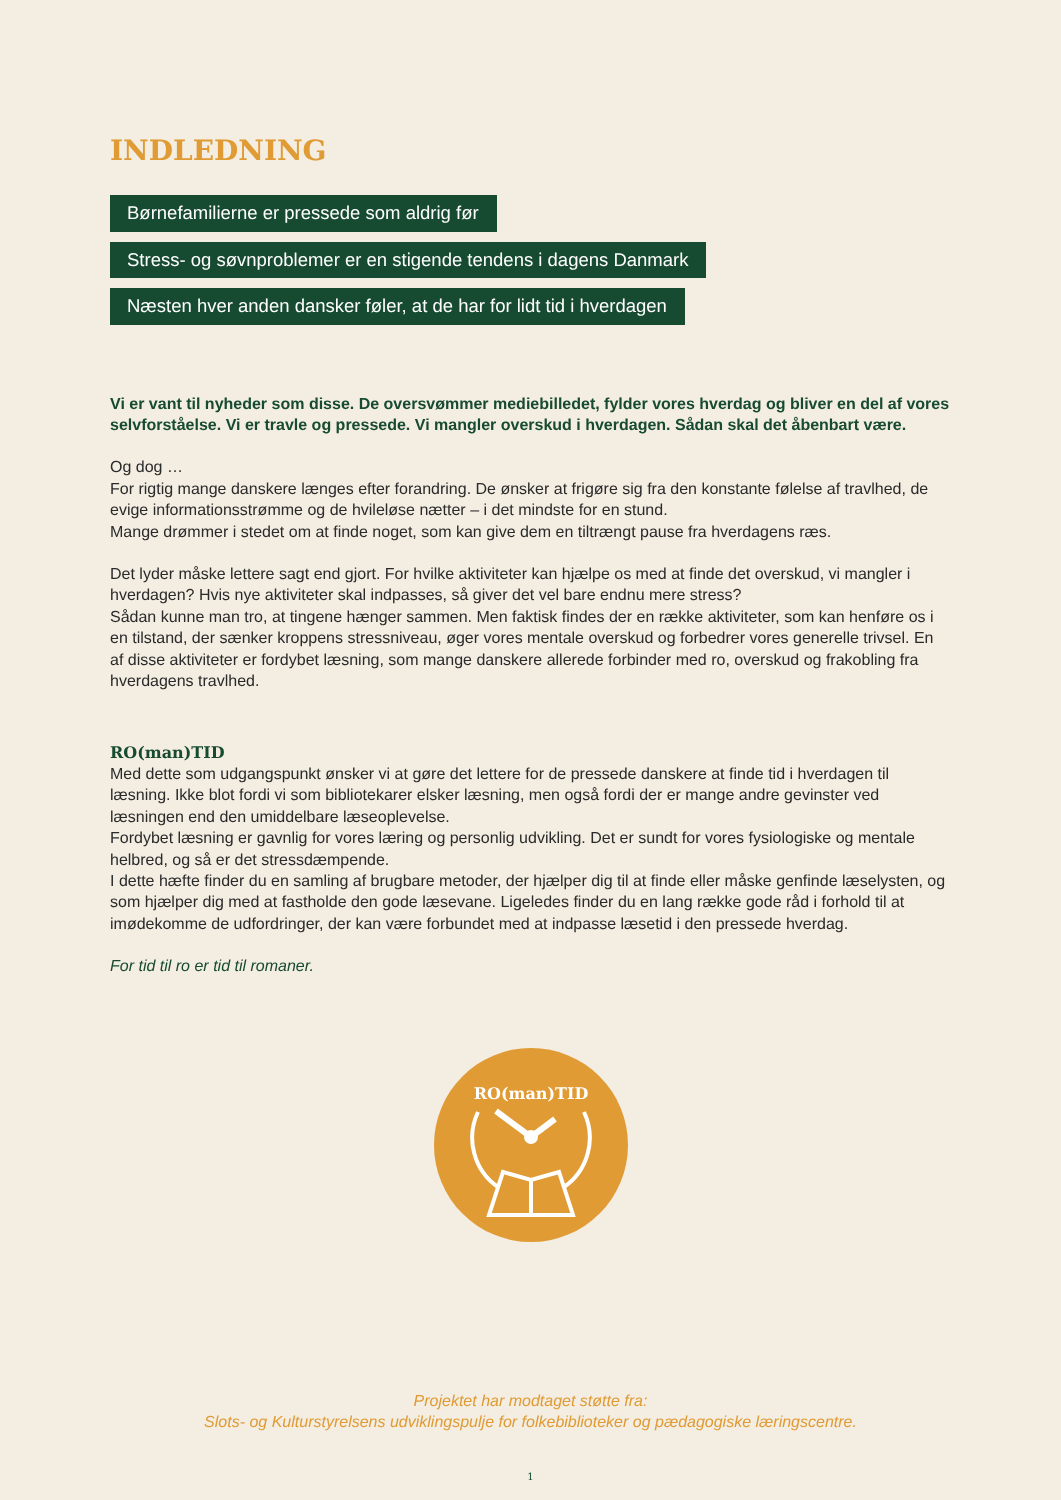INDLEDNING
Børnefamilierne er pressede som aldrig før
Stress- og søvnproblemer er en stigende tendens i dagens Danmark
Næsten hver anden dansker føler, at de har for lidt tid i hverdagen
Vi er vant til nyheder som disse. De oversvømmer mediebilledet, fylder vores hverdag og bliver en del af vores selvforståelse. Vi er travle og pressede. Vi mangler overskud i hverdagen. Sådan skal det åbenbart være.
Og dog …
For rigtig mange danskere længes efter forandring. De ønsker at frigøre sig fra den konstante følelse af travlhed, de evige informationsstrømme og de hvileløse nætter – i det mindste for en stund.
Mange drømmer i stedet om at finde noget, som kan give dem en tiltrængt pause fra hverdagens ræs.
Det lyder måske lettere sagt end gjort. For hvilke aktiviteter kan hjælpe os med at finde det overskud, vi mangler i hverdagen? Hvis nye aktiviteter skal indpasses, så giver det vel bare endnu mere stress?
Sådan kunne man tro, at tingene hænger sammen. Men faktisk findes der en række aktiviteter, som kan henføre os i en tilstand, der sænker kroppens stressniveau, øger vores mentale overskud og forbedrer vores generelle trivsel. En af disse aktiviteter er fordybet læsning, som mange danskere allerede forbinder med ro, overskud og frakobling fra hverdagens travlhed.
RO(man)TID
Med dette som udgangspunkt ønsker vi at gøre det lettere for de pressede danskere at finde tid i hverdagen til læsning. Ikke blot fordi vi som bibliotekarer elsker læsning, men også fordi der er mange andre gevinster ved læsningen end den umiddelbare læseoplevelse.
Fordybet læsning er gavnlig for vores læring og personlig udvikling. Det er sundt for vores fysiologiske og mentale helbred, og så er det stressdæmpende.
I dette hæfte finder du en samling af brugbare metoder, der hjælper dig til at finde eller måske genfinde læselysten, og som hjælper dig med at fastholde den gode læsevane. Ligeledes finder du en lang række gode råd i forhold til at imødekomme de udfordringer, der kan være forbundet med at indpasse læsetid i den pressede hverdag.
For tid til ro er tid til romaner.
RO(man)TID
Projektet har modtaget støtte fra:
Slots- og Kulturstyrelsens udviklingspulje for folkebiblioteker og pædagogiske læringscentre.
1